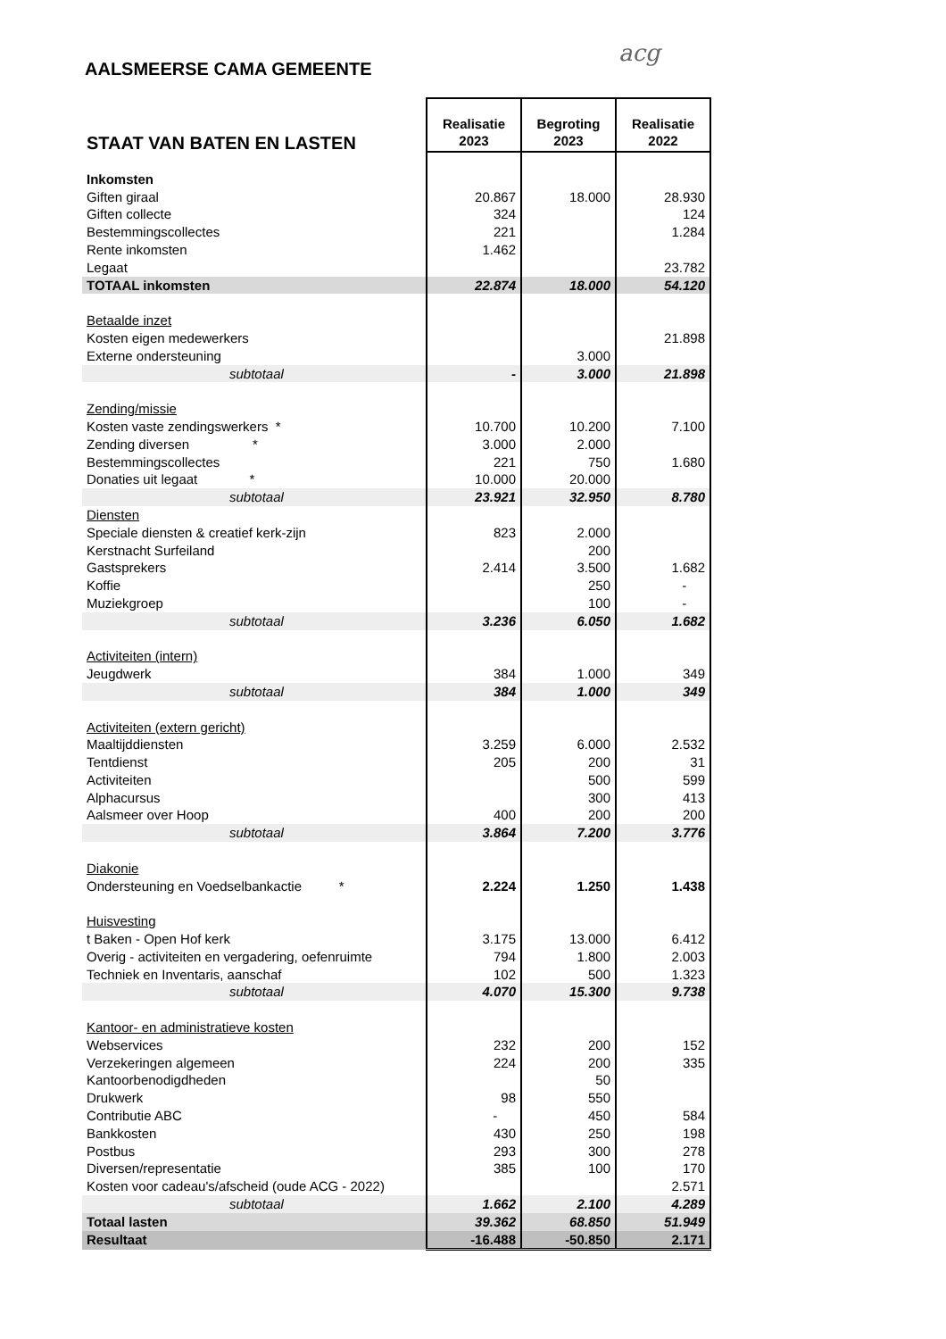acg
AALSMEERSE CAMA GEMEENTE
| STAAT VAN BATEN EN LASTEN | Realisatie 2023 | Begroting 2023 | Realisatie 2022 |
| --- | --- | --- | --- |
| Inkomsten | | | |
| Giften giraal | 20.867 | 18.000 | 28.930 |
| Giften collecte | 324 | | 124 |
| Bestemmingscollectes | 221 | | 1.284 |
| Rente inkomsten | 1.462 | | |
| Legaat | | | 23.782 |
| TOTAAL inkomsten | 22.874 | 18.000 | 54.120 |
| Betaalde inzet | | | |
| Kosten eigen medewerkers | | | 21.898 |
| Externe ondersteuning | | 3.000 | |
| subtotaal | - | 3.000 | 21.898 |
| Zending/missie | | | |
| Kosten vaste zendingswerkers * | 10.700 | 10.200 | 7.100 |
| Zending diversen * | 3.000 | 2.000 | |
| Bestemmingscollectes | 221 | 750 | 1.680 |
| Donaties uit legaat * | 10.000 | 20.000 | |
| subtotaal | 23.921 | 32.950 | 8.780 |
| Diensten | | | |
| Speciale diensten & creatief kerk-zijn | 823 | 2.000 | |
| Kerstnacht Surfeiland | | 200 | |
| Gastsprekers | 2.414 | 3.500 | 1.682 |
| Koffie | | 250 | - |
| Muziekgroep | | 100 | - |
| subtotaal | 3.236 | 6.050 | 1.682 |
| Activiteiten (intern) | | | |
| Jeugdwerk | 384 | 1.000 | 349 |
| subtotaal | 384 | 1.000 | 349 |
| Activiteiten (extern gericht) | | | |
| Maaltijddiensten | 3.259 | 6.000 | 2.532 |
| Tentdienst | 205 | 200 | 31 |
| Activiteiten | | 500 | 599 |
| Alphacursus | | 300 | 413 |
| Aalsmeer over Hoop | 400 | 200 | 200 |
| subtotaal | 3.864 | 7.200 | 3.776 |
| Diakonie | | | |
| Ondersteuning en Voedselbankactie * | 2.224 | 1.250 | 1.438 |
| Huisvesting | | | |
| t Baken - Open Hof kerk | 3.175 | 13.000 | 6.412 |
| Overig - activiteiten en vergadering, oefenruimte | 794 | 1.800 | 2.003 |
| Techniek en Inventaris, aanschaf | 102 | 500 | 1.323 |
| subtotaal | 4.070 | 15.300 | 9.738 |
| Kantoor- en administratieve kosten | | | |
| Webservices | 232 | 200 | 152 |
| Verzekeringen algemeen | 224 | 200 | 335 |
| Kantoorbenodigdheden | | 50 | |
| Drukwerk | 98 | 550 | |
| Contributie ABC | - | 450 | 584 |
| Bankkosten | 430 | 250 | 198 |
| Postbus | 293 | 300 | 278 |
| Diversen/representatie | 385 | 100 | 170 |
| Kosten voor cadeau's/afscheid (oude ACG - 2022) | | | 2.571 |
| subtotaal | 1.662 | 2.100 | 4.289 |
| Totaal lasten | 39.362 | 68.850 | 51.949 |
| Resultaat | -16.488 | -50.850 | 2.171 |